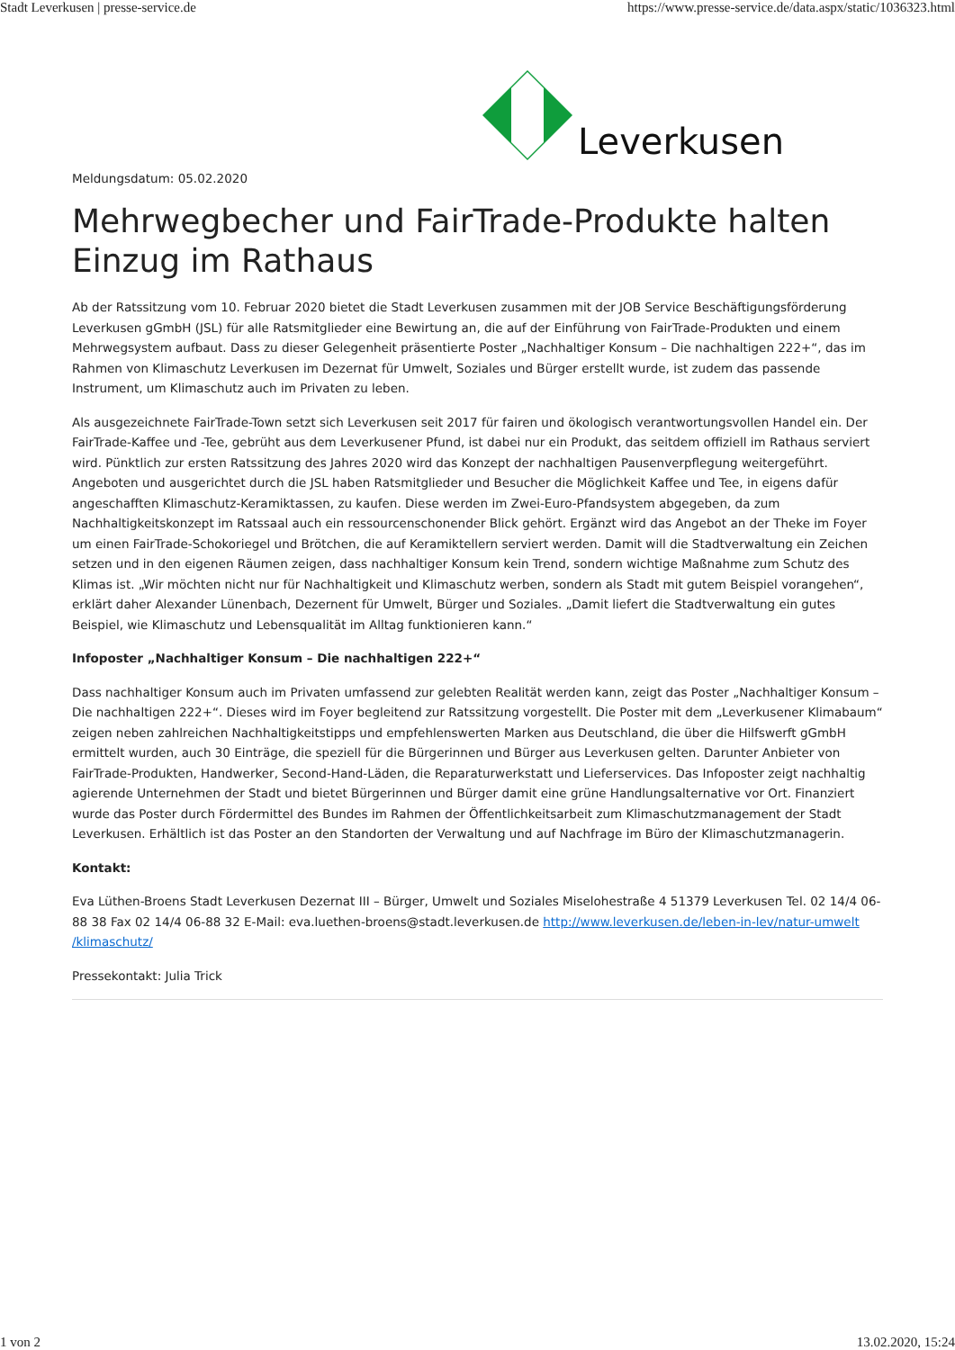Stadt Leverkusen | presse-service.de https://www.presse-service.de/data.aspx/static/1036323.html
Leverkusen
Meldungsdatum: 05.02.2020
Mehrwegbecher und FairTrade-Produkte halten Einzug im Rathaus
Ab der Ratssitzung vom 10. Februar 2020 bietet die Stadt Leverkusen zusammen mit der JOB Service Beschäftigungsförderung Leverkusen gGmbH (JSL) für alle Ratsmitglieder eine Bewirtung an, die auf der Einführung von FairTrade-Produkten und einem Mehrwegsystem aufbaut. Dass zu dieser Gelegenheit präsentierte Poster „Nachhaltiger Konsum – Die nachhaltigen 222+“, das im Rahmen von Klimaschutz Leverkusen im Dezernat für Umwelt, Soziales und Bürger erstellt wurde, ist zudem das passende Instrument, um Klimaschutz auch im Privaten zu leben.
Als ausgezeichnete FairTrade-Town setzt sich Leverkusen seit 2017 für fairen und ökologisch verantwortungsvollen Handel ein. Der FairTrade-Kaffee und -Tee, gebrüht aus dem Leverkusener Pfund, ist dabei nur ein Produkt, das seitdem offiziell im Rathaus serviert wird. Pünktlich zur ersten Ratssitzung des Jahres 2020 wird das Konzept der nachhaltigen Pausenverpflegung weitergeführt. Angeboten und ausgerichtet durch die JSL haben Ratsmitglieder und Besucher die Möglichkeit Kaffee und Tee, in eigens dafür angeschafften Klimaschutz-Keramiktassen, zu kaufen. Diese werden im Zwei-Euro-Pfandsystem abgegeben, da zum Nachhaltigkeitskonzept im Ratssaal auch ein ressourcenschonender Blick gehört. Ergänzt wird das Angebot an der Theke im Foyer um einen FairTrade-Schokoriegel und Brötchen, die auf Keramiktellern serviert werden. Damit will die Stadtverwaltung ein Zeichen setzen und in den eigenen Räumen zeigen, dass nachhaltiger Konsum kein Trend, sondern wichtige Maßnahme zum Schutz des Klimas ist. „Wir möchten nicht nur für Nachhaltigkeit und Klimaschutz werben, sondern als Stadt mit gutem Beispiel vorangehen“, erklärt daher Alexander Lünenbach, Dezernent für Umwelt, Bürger und Soziales. „Damit liefert die Stadtverwaltung ein gutes Beispiel, wie Klimaschutz und Lebensqualität im Alltag funktionieren kann.“
Infoposter „Nachhaltiger Konsum – Die nachhaltigen 222+“
Dass nachhaltiger Konsum auch im Privaten umfassend zur gelebten Realität werden kann, zeigt das Poster „Nachhaltiger Konsum – Die nachhaltigen 222+“. Dieses wird im Foyer begleitend zur Ratssitzung vorgestellt. Die Poster mit dem „Leverkusener Klimabaum“ zeigen neben zahlreichen Nachhaltigkeitstipps und empfehlenswerten Marken aus Deutschland, die über die Hilfswerft gGmbH ermittelt wurden, auch 30 Einträge, die speziell für die Bürgerinnen und Bürger aus Leverkusen gelten. Darunter Anbieter von FairTrade-Produkten, Handwerker, Second-Hand-Läden, die Reparaturwerkstatt und Lieferservices. Das Infoposter zeigt nachhaltig agierende Unternehmen der Stadt und bietet Bürgerinnen und Bürger damit eine grüne Handlungsalternative vor Ort. Finanziert wurde das Poster durch Fördermittel des Bundes im Rahmen der Öffentlichkeitsarbeit zum Klimaschutzmanagement der Stadt Leverkusen. Erhältlich ist das Poster an den Standorten der Verwaltung und auf Nachfrage im Büro der Klimaschutzmanagerin.
Kontakt:
Eva Lüthen-Broens Stadt Leverkusen Dezernat III – Bürger, Umwelt und Soziales Miselohestraße 4 51379 Leverkusen Tel. 02 14/4 06-88 38 Fax 02 14/4 06-88 32 E-Mail: eva.luethen-broens@stadt.leverkusen.de http://www.leverkusen.de/leben-in-lev/natur-umwelt /klimaschutz/
Pressekontakt: Julia Trick
1 von 2 13.02.2020, 15:24